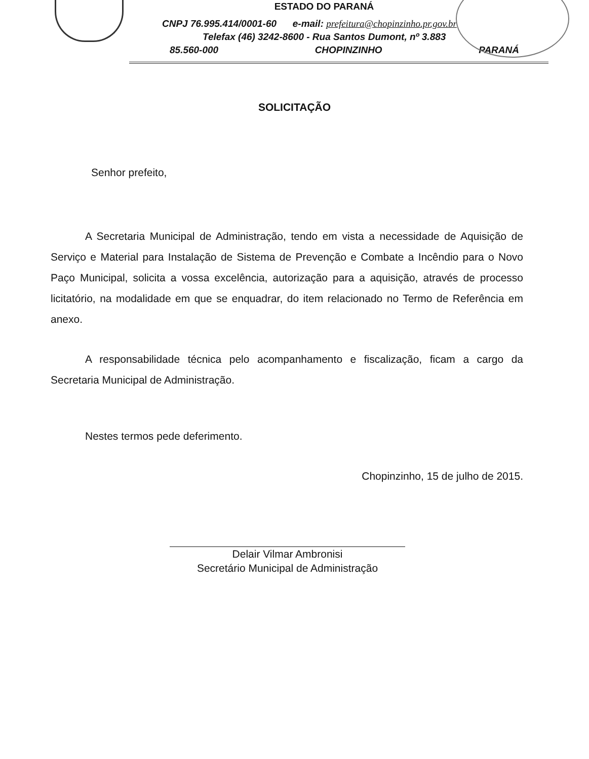ESTADO DO PARANÁ
CNPJ 76.995.414/0001-60 e-mail: prefeitura@chopinzinho.pr.gov.br
Telefax (46) 3242-8600 - Rua Santos Dumont, nº 3.883
85.560-000 CHOPINZINHO PARANÁ
SOLICITAÇÃO
Senhor prefeito,
A Secretaria Municipal de Administração, tendo em vista a necessidade de Aquisição de Serviço e Material para Instalação de Sistema de Prevenção e Combate a Incêndio para o Novo Paço Municipal, solicita a vossa excelência, autorização para a aquisição, através de processo licitatório, na modalidade em que se enquadrar, do item relacionado no Termo de Referência em anexo.
A responsabilidade técnica pelo acompanhamento e fiscalização, ficam a cargo da Secretaria Municipal de Administração.
Nestes termos pede deferimento.
Chopinzinho, 15 de julho de 2015.
Delair Vilmar Ambronisi
Secretário Municipal de Administração